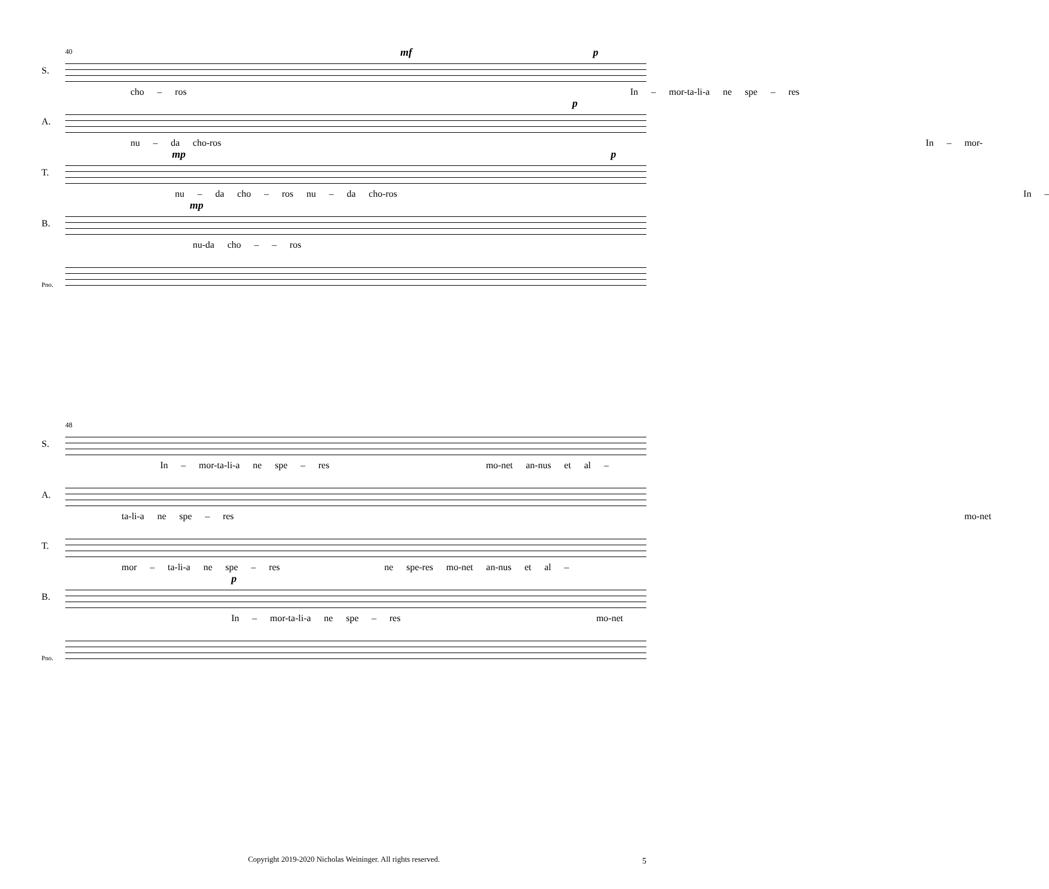40
S.
mf p
cho – ros In – mor-ta-li-a ne spe – res
A.
p
nu – da cho-ros In – mor-
T.
mp p
nu – da cho – ros nu – da cho-ros In –
B.
mp
nu-da cho – – ros
Pno.
48
S.
In – mor-ta-li-a ne spe – res mo-net an-nus et al –
A.
ta-li-a ne spe – res mo-net
T.
mor – ta-li-a ne spe – res ne spe-res mo-net an-nus et al –
B.
p
In – mor-ta-li-a ne spe – res mo-net
Pno.
Copyright 2019-2020 Nicholas Weininger. All rights reserved. 5